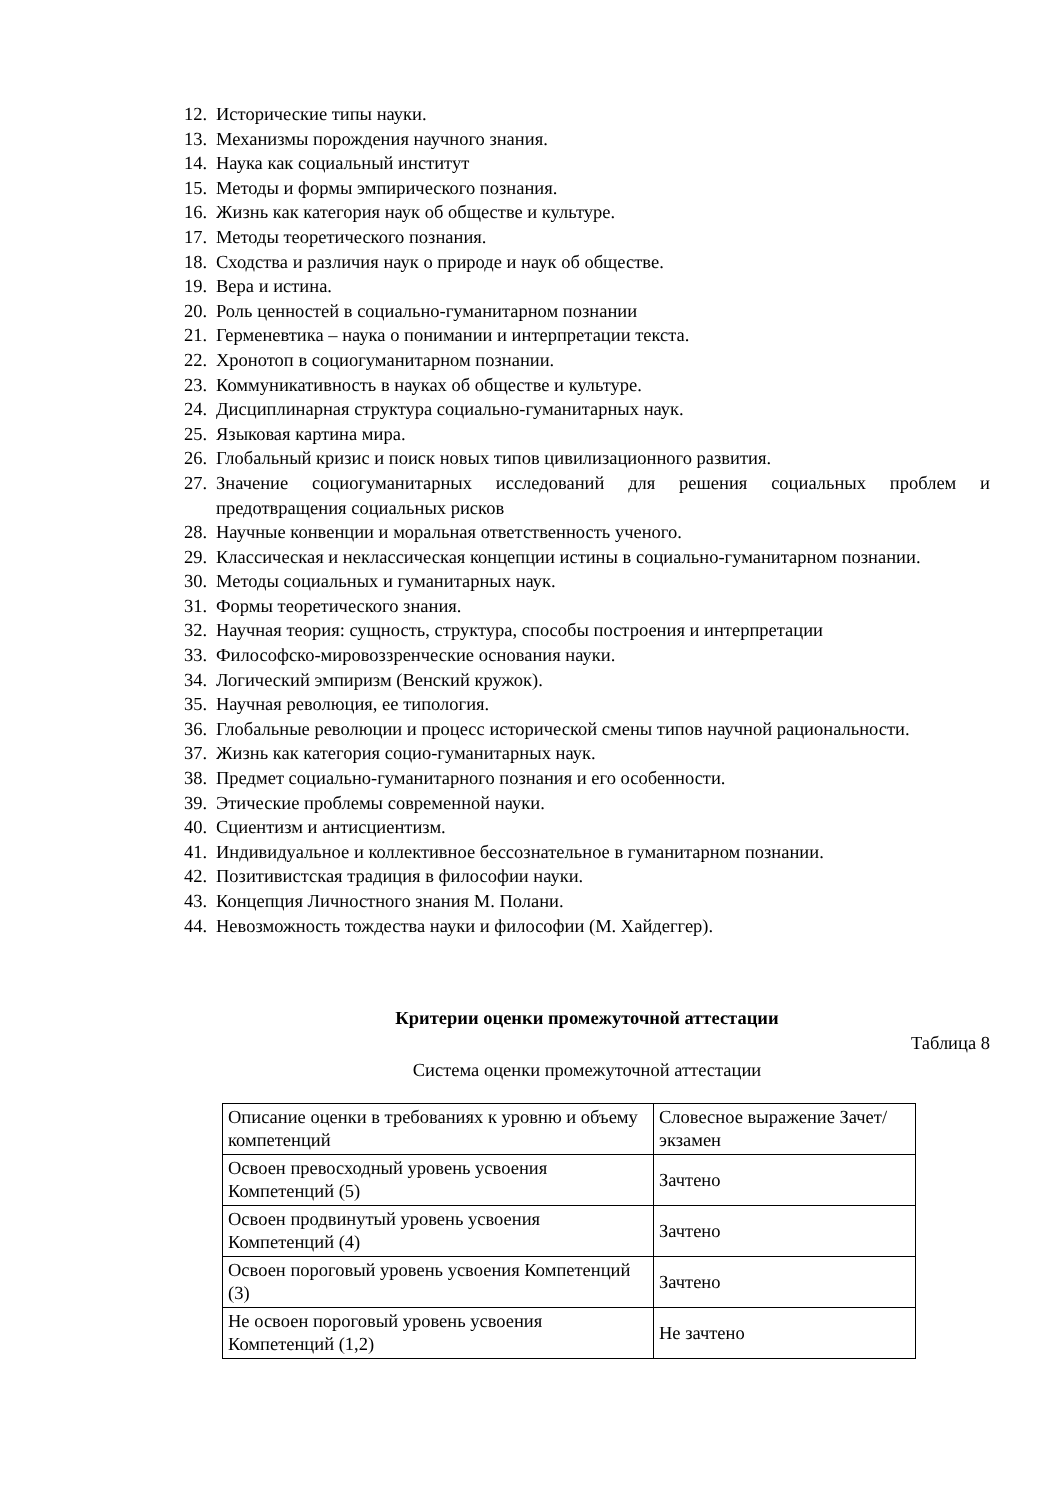12. Исторические типы науки.
13. Механизмы порождения научного знания.
14. Наука как социальный институт
15. Методы и формы эмпирического познания.
16. Жизнь как категория наук об обществе и культуре.
17. Методы теоретического познания.
18. Сходства и различия наук о природе и наук об обществе.
19. Вера и истина.
20. Роль ценностей в социально-гуманитарном познании
21. Герменевтика – наука о понимании и интерпретации текста.
22. Хронотоп в социогуманитарном познании.
23. Коммуникативность в науках об обществе и культуре.
24. Дисциплинарная структура социально-гуманитарных наук.
25. Языковая картина мира.
26. Глобальный кризис и поиск новых типов цивилизационного развития.
27. Значение социогуманитарных исследований для решения социальных проблем и предотвращения социальных рисков
28. Научные конвенции и моральная ответственность ученого.
29. Классическая и неклассическая концепции истины в социально-гуманитарном познании.
30. Методы социальных и гуманитарных наук.
31. Формы теоретического знания.
32. Научная теория: сущность, структура, способы построения и интерпретации
33. Философско-мировоззренческие основания науки.
34. Логический эмпиризм (Венский кружок).
35. Научная революция, ее типология.
36. Глобальные революции и процесс исторической смены типов научной рациональности.
37. Жизнь как категория социо-гуманитарных наук.
38. Предмет социально-гуманитарного познания и его особенности.
39. Этические проблемы современной науки.
40. Сциентизм и антисциентизм.
41. Индивидуальное и коллективное бессознательное в гуманитарном познании.
42. Позитивистская традиция в философии науки.
43. Концепция Личностного знания М. Полани.
44. Невозможность тождества науки и философии (М. Хайдеггер).
Критерии оценки промежуточной аттестации
Таблица 8
Система оценки промежуточной аттестации
| Описание оценки в требованиях к уровню и объему компетенций | Словесное выражение Зачет/экзамен |
| Освоен превосходный уровень усвоения Компетенций (5) | Зачтено |
| Освоен продвинутый уровень усвоения Компетенций (4) | Зачтено |
| Освоен пороговый уровень усвоения Компетенций (3) | Зачтено |
| Не освоен пороговый уровень усвоения Компетенций (1,2) | Не зачтено |